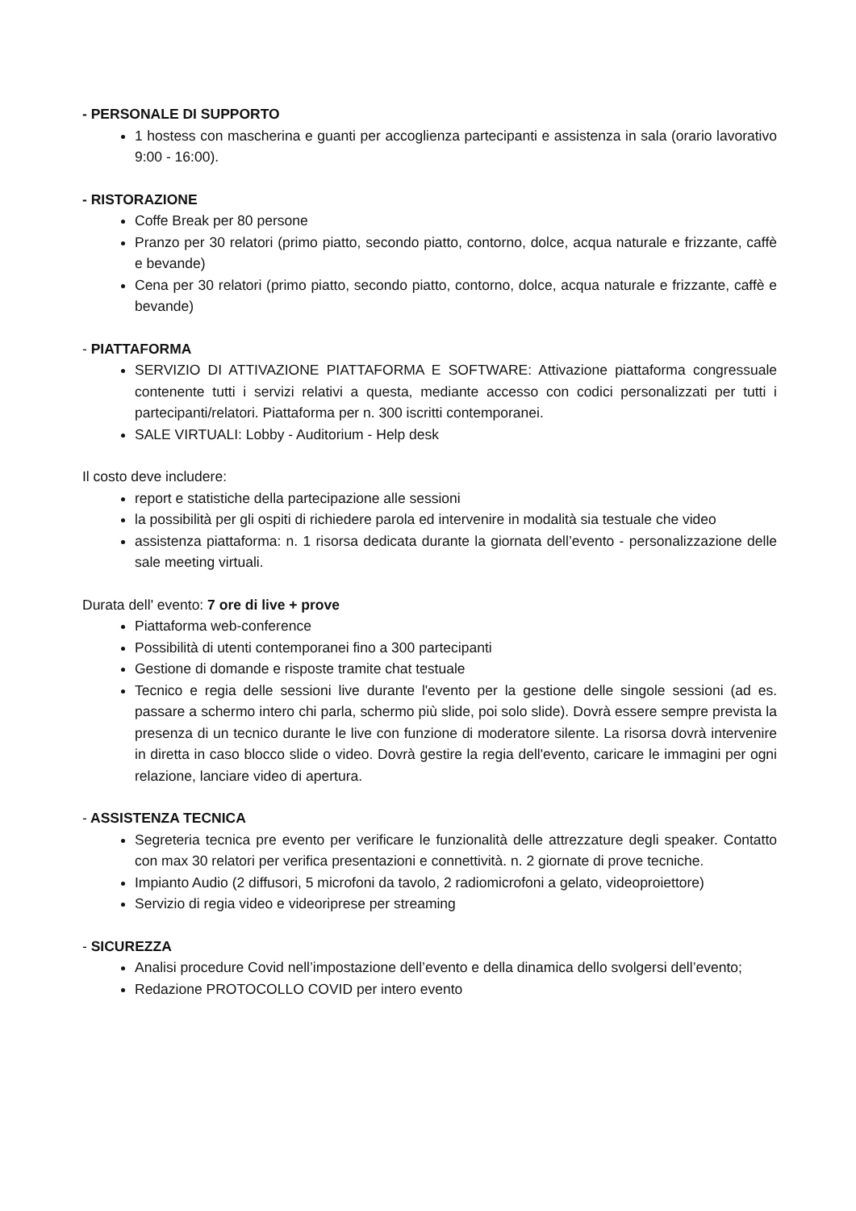- PERSONALE DI SUPPORTO
1 hostess con mascherina e guanti per accoglienza partecipanti e assistenza in sala (orario lavorativo 9:00 - 16:00).
- RISTORAZIONE
Coffe Break per 80 persone
Pranzo per 30 relatori (primo piatto, secondo piatto, contorno, dolce, acqua naturale e frizzante, caffè e bevande)
Cena per 30 relatori (primo piatto, secondo piatto, contorno, dolce, acqua naturale e frizzante, caffè e bevande)
- PIATTAFORMA
SERVIZIO DI ATTIVAZIONE PIATTAFORMA E SOFTWARE: Attivazione piattaforma congressuale contenente tutti i servizi relativi a questa, mediante accesso con codici personalizzati per tutti i partecipanti/relatori. Piattaforma per n. 300 iscritti contemporanei.
SALE VIRTUALI: Lobby - Auditorium - Help desk
Il costo deve includere:
report e statistiche della partecipazione alle sessioni
la possibilità per gli ospiti di richiedere parola ed intervenire in modalità sia testuale che video
assistenza piattaforma: n. 1 risorsa dedicata durante la giornata dell’evento - personalizzazione delle sale meeting virtuali.
Durata dell' evento: 7 ore di live + prove
Piattaforma web-conference
Possibilità di utenti contemporanei fino a 300 partecipanti
Gestione di domande e risposte tramite chat testuale
Tecnico e regia delle sessioni live durante l'evento per la gestione delle singole sessioni (ad es. passare a schermo intero chi parla, schermo più slide, poi solo slide). Dovrà essere sempre prevista la presenza di un tecnico durante le live con funzione di moderatore silente. La risorsa dovrà intervenire in diretta in caso blocco slide o video. Dovrà gestire la regia dell'evento, caricare le immagini per ogni relazione, lanciare video di apertura.
- ASSISTENZA TECNICA
Segreteria tecnica pre evento per verificare le funzionalità delle attrezzature degli speaker. Contatto con max 30 relatori per verifica presentazioni e connettività. n. 2 giornate di prove tecniche.
Impianto Audio (2 diffusori, 5 microfoni da tavolo, 2 radiomicrofoni a gelato, videoproiettore)
Servizio di regia video e videoriprese per streaming
- SICUREZZA
Analisi procedure Covid nell’impostazione dell’evento e della dinamica dello svolgersi dell’evento;
Redazione PROTOCOLLO COVID per intero evento